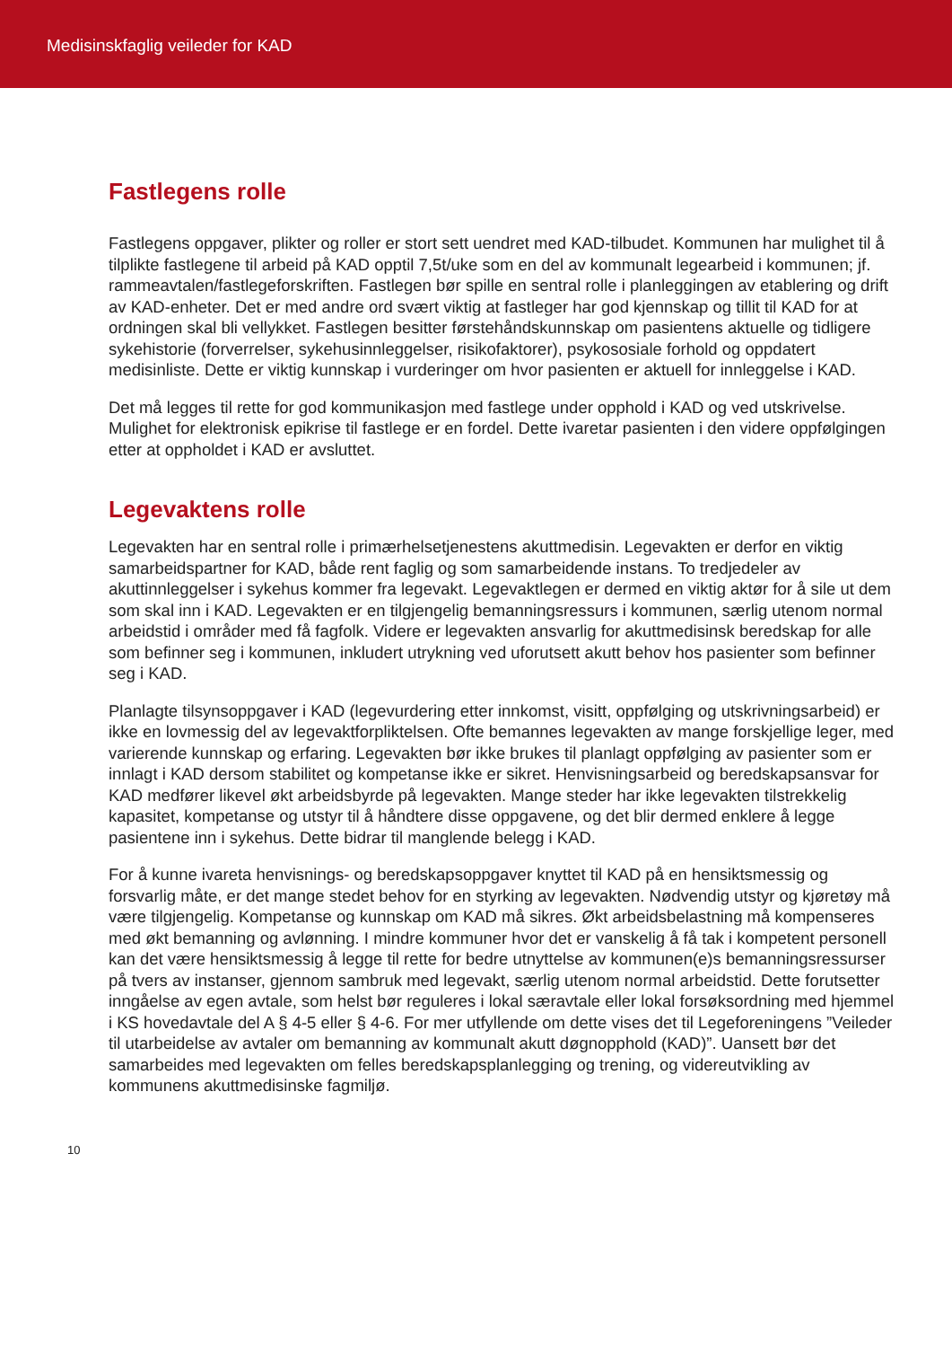Medisinskfaglig veileder for KAD
Fastlegens rolle
Fastlegens oppgaver, plikter og roller er stort sett uendret med KAD-tilbudet. Kommunen har mulighet til å tilplikte fastlegene til arbeid på KAD opptil 7,5t/uke som en del av kommunalt legearbeid i kommunen; jf. rammeavtalen/fastlegeforskriften. Fastlegen bør spille en sentral rolle i planleggingen av etablering og drift av KAD-enheter. Det er med andre ord svært viktig at fastleger har god kjennskap og tillit til KAD for at ordningen skal bli vellykket. Fastlegen besitter førstehåndskunnskap om pasientens aktuelle og tidligere sykehistorie (forverrelser, sykehusinnleggelser, risikofaktorer), psykososiale forhold og oppdatert medisinliste. Dette er viktig kunnskap i vurderinger om hvor pasienten er aktuell for innleggelse i KAD.
Det må legges til rette for god kommunikasjon med fastlege under opphold i KAD og ved utskrivelse. Mulighet for elektronisk epikrise til fastlege er en fordel. Dette ivaretar pasienten i den videre oppfølgingen etter at oppholdet i KAD er avsluttet.
Legevaktens rolle
Legevakten har en sentral rolle i primærhelsetjenestens akuttmedisin. Legevakten er derfor en viktig samarbeidspartner for KAD, både rent faglig og som samarbeidende instans. To tredjedeler av akuttinnleggelser i sykehus kommer fra legevakt. Legevaktlegen er dermed en viktig aktør for å sile ut dem som skal inn i KAD. Legevakten er en tilgjengelig bemanningsressurs i kommunen, særlig utenom normal arbeidstid i områder med få fagfolk. Videre er legevakten ansvarlig for akuttmedisinsk beredskap for alle som befinner seg i kommunen, inkludert utrykning ved uforutsett akutt behov hos pasienter som befinner seg i KAD.
Planlagte tilsynsoppgaver i KAD (legevurdering etter innkomst, visitt, oppfølging og utskrivningsarbeid) er ikke en lovmessig del av legevaktforpliktelsen. Ofte bemannes legevakten av mange forskjellige leger, med varierende kunnskap og erfaring. Legevakten bør ikke brukes til planlagt oppfølging av pasienter som er innlagt i KAD dersom stabilitet og kompetanse ikke er sikret. Henvisningsarbeid og beredskapsansvar for KAD medfører likevel økt arbeidsbyrde på legevakten. Mange steder har ikke legevakten tilstrekkelig kapasitet, kompetanse og utstyr til å håndtere disse oppgavene, og det blir dermed enklere å legge pasientene inn i sykehus. Dette bidrar til manglende belegg i KAD.
For å kunne ivareta henvisnings- og beredskapsoppgaver knyttet til KAD på en hensiktsmessig og forsvarlig måte, er det mange stedet behov for en styrking av legevakten. Nødvendig utstyr og kjøretøy må være tilgjengelig. Kompetanse og kunnskap om KAD må sikres. Økt arbeidsbelastning må kompenseres med økt bemanning og avlønning. I mindre kommuner hvor det er vanskelig å få tak i kompetent personell kan det være hensiktsmessig å legge til rette for bedre utnyttelse av kommunen(e)s bemanningsressurser på tvers av instanser, gjennom sambruk med legevakt, særlig utenom normal arbeidstid. Dette forutsetter inngåelse av egen avtale, som helst bør reguleres i lokal særavtale eller lokal forsøksordning med hjemmel i KS hovedavtale del A § 4-5 eller § 4-6. For mer utfyllende om dette vises det til Legeforeningens ”Veileder til utarbeidelse av avtaler om bemanning av kommunalt akutt døgnopphold (KAD)”. Uansett bør det samarbeides med legevakten om felles beredskapsplanlegging og trening, og videreutvikling av kommunens akuttmedisinske fagmiljø.
10